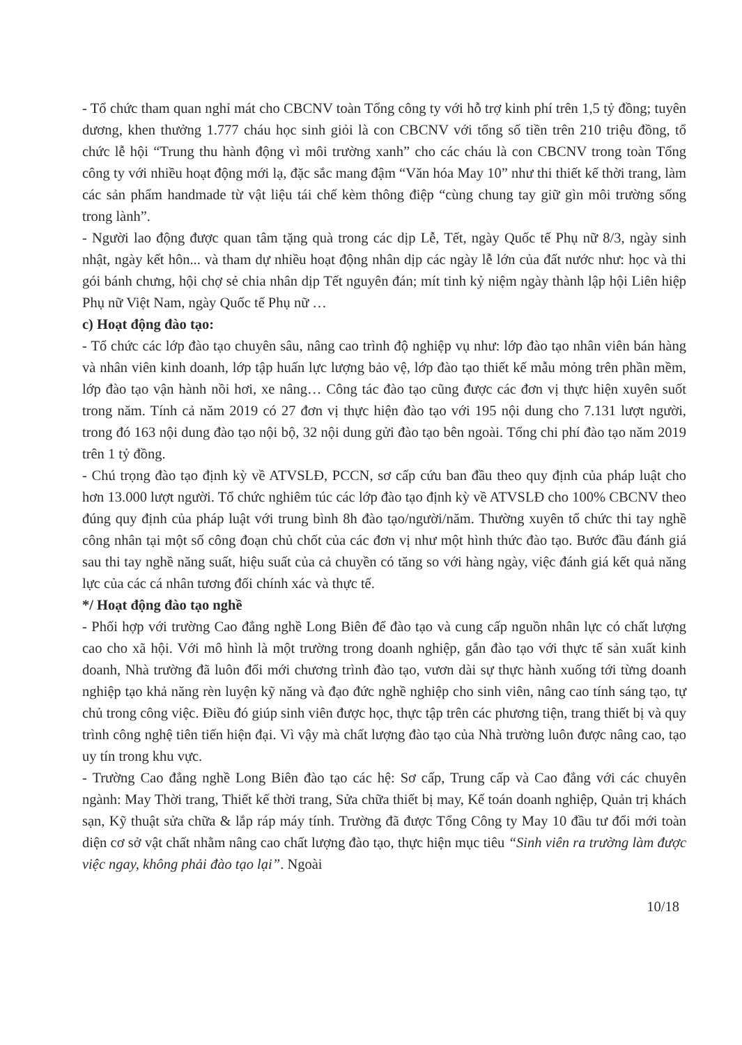- Tổ chức tham quan nghỉ mát cho CBCNV toàn Tổng công ty với hỗ trợ kinh phí trên 1,5 tỷ đồng; tuyên dương, khen thưởng 1.777 cháu học sinh giỏi là con CBCNV với tổng số tiền trên 210 triệu đồng, tổ chức lễ hội “Trung thu hành động vì môi trường xanh” cho các cháu là con CBCNV trong toàn Tổng công ty với nhiều hoạt động mới lạ, đặc sắc mang đậm “Văn hóa May 10” như thi thiết kế thời trang, làm các sản phẩm handmade từ vật liệu tái chế kèm thông điệp “cùng chung tay giữ gìn môi trường sống trong lành”.
- Người lao động được quan tâm tặng quà trong các dịp Lễ, Tết, ngày Quốc tế Phụ nữ 8/3, ngày sinh nhật, ngày kết hôn... và tham dự nhiều hoạt động nhân dịp các ngày lễ lớn của đất nước như: học và thi gói bánh chưng, hội chợ sẻ chia nhân dịp Tết nguyên đán; mít tinh kỷ niệm ngày thành lập hội Liên hiệp Phụ nữ Việt Nam, ngày Quốc tế Phụ nữ …
c) Hoạt động đào tạo:
- Tổ chức các lớp đào tạo chuyên sâu, nâng cao trình độ nghiệp vụ như: lớp đào tạo nhân viên bán hàng và nhân viên kinh doanh, lớp tập huấn lực lượng bảo vệ, lớp đào tạo thiết kế mẫu mỏng trên phần mềm, lớp đào tạo vận hành nồi hơi, xe nâng… Công tác đào tạo cũng được các đơn vị thực hiện xuyên suốt trong năm. Tính cả năm 2019 có 27 đơn vị thực hiện đào tạo với 195 nội dung cho 7.131 lượt người, trong đó 163 nội dung đào tạo nội bộ, 32 nội dung gửi đào tạo bên ngoài. Tổng chi phí đào tạo năm 2019 trên 1 tỷ đồng.
- Chú trọng đào tạo định kỳ về ATVSLĐ, PCCN, sơ cấp cứu ban đầu theo quy định của pháp luật cho hơn 13.000 lượt người. Tổ chức nghiêm túc các lớp đào tạo định kỳ về ATVSLĐ cho 100% CBCNV theo đúng quy định của pháp luật với trung bình 8h đào tạo/người/năm. Thường xuyên tổ chức thi tay nghề công nhân tại một số công đoạn chủ chốt của các đơn vị như một hình thức đào tạo. Bước đầu đánh giá sau thi tay nghề năng suất, hiệu suất của cả chuyền có tăng so với hàng ngày, việc đánh giá kết quả năng lực của các cá nhân tương đối chính xác và thực tế.
*/ Hoạt động đào tạo nghề
- Phối hợp với trường Cao đẳng nghề Long Biên để đào tạo và cung cấp nguồn nhân lực có chất lượng cao cho xã hội. Với mô hình là một trường trong doanh nghiệp, gắn đào tạo với thực tế sản xuất kinh doanh, Nhà trường đã luôn đổi mới chương trình đào tạo, vươn dài sự thực hành xuống tới từng doanh nghiệp tạo khả năng rèn luyện kỹ năng và đạo đức nghề nghiệp cho sinh viên, nâng cao tính sáng tạo, tự chủ trong công việc. Điều đó giúp sinh viên được học, thực tập trên các phương tiện, trang thiết bị và quy trình công nghệ tiên tiến hiện đại. Vì vậy mà chất lượng đào tạo của Nhà trường luôn được nâng cao, tạo uy tín trong khu vực.
- Trường Cao đẳng nghề Long Biên đào tạo các hệ: Sơ cấp, Trung cấp và Cao đẳng với các chuyên ngành: May Thời trang, Thiết kế thời trang, Sửa chữa thiết bị may, Kế toán doanh nghiệp, Quản trị khách sạn, Kỹ thuật sửa chữa & lắp ráp máy tính. Trường đã được Tổng Công ty May 10 đầu tư đổi mới toàn diện cơ sở vật chất nhằm nâng cao chất lượng đào tạo, thực hiện mục tiêu “Sinh viên ra trường làm được việc ngay, không phải đào tạo lại”. Ngoài
10/18